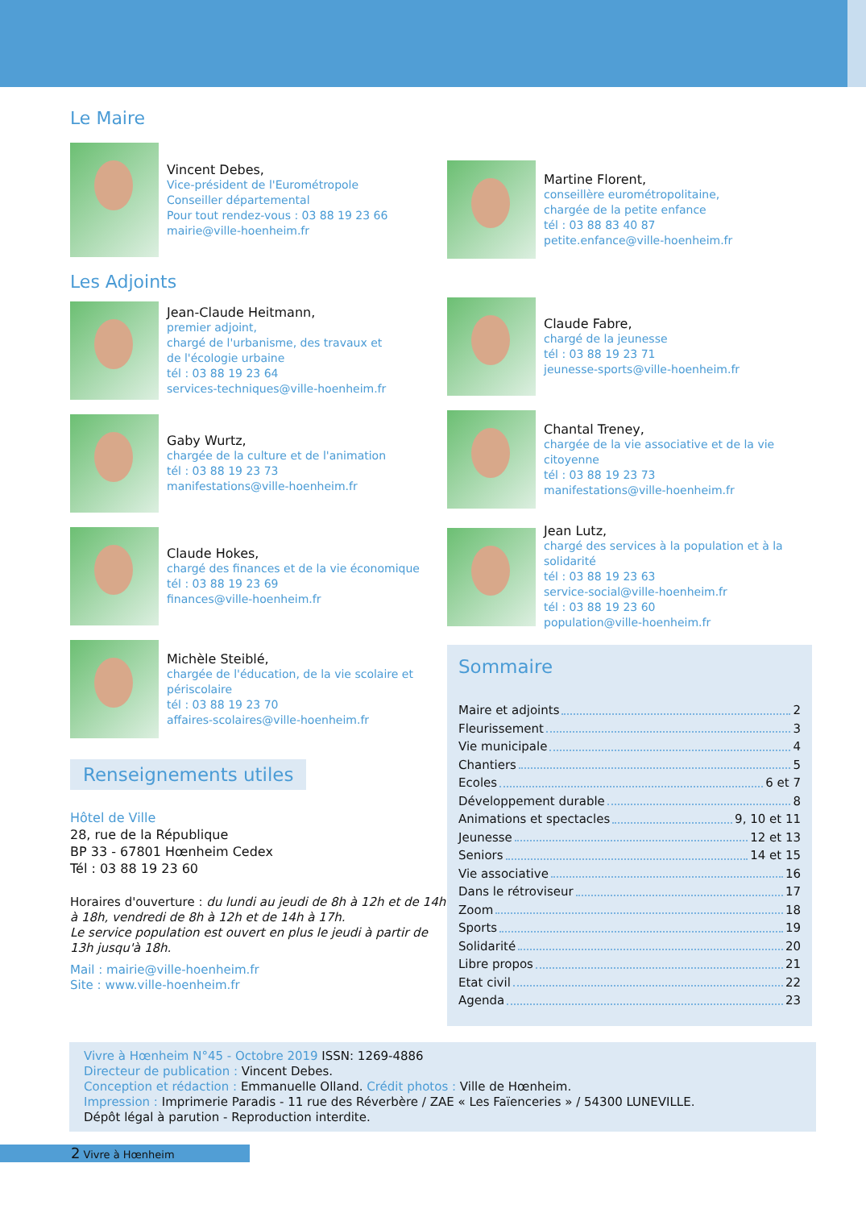Le Maire
Vincent Debes,
Vice-président de l'Eurométropole
Conseiller départemental
Pour tout rendez-vous : 03 88 19 23 66
mairie@ville-hoenheim.fr
Les Adjoints
Jean-Claude Heitmann,
premier adjoint,
chargé de l'urbanisme, des travaux et
de l'écologie urbaine
tél : 03 88 19 23 64
services-techniques@ville-hoenheim.fr
Gaby Wurtz,
chargée de la culture et de l'animation
tél : 03 88 19 23 73
manifestations@ville-hoenheim.fr
Claude Hokes,
chargé des finances et de la vie économique
tél : 03 88 19 23 69
finances@ville-hoenheim.fr
Michèle Steiblé,
chargée de l'éducation, de la vie scolaire et
périscolaire
tél : 03 88 19 23 70
affaires-scolaires@ville-hoenheim.fr
Renseignements utiles
Hôtel de Ville
28, rue de la République
BP 33 - 67801 Hœnheim Cedex
Tél : 03 88 19 23 60
Horaires d'ouverture : du lundi au jeudi de 8h à 12h et de 14h à 18h, vendredi de 8h à 12h et de 14h à 17h.
Le service population est ouvert en plus le jeudi à partir de 13h jusqu'à 18h.
Mail : mairie@ville-hoenheim.fr
Site : www.ville-hoenheim.fr
Martine Florent,
conseillère eurométropolitaine,
chargée de la petite enfance
tél : 03 88 83 40 87
petite.enfance@ville-hoenheim.fr
Claude Fabre,
chargé de la jeunesse
tél : 03 88 19 23 71
jeunesse-sports@ville-hoenheim.fr
Chantal Treney,
chargée de la vie associative et de la vie
citoyenne
tél : 03 88 19 23 73
manifestations@ville-hoenheim.fr
Jean Lutz,
chargé des services à la population et à la solidarité
tél : 03 88 19 23 63
service-social@ville-hoenheim.fr
tél : 03 88 19 23 60
population@ville-hoenheim.fr
Sommaire
Maire et adjoints 2
Fleurissement 3
Vie municipale 4
Chantiers 5
Ecoles 6 et 7
Développement durable 8
Animations et spectacles 9, 10 et 11
Jeunesse 12 et 13
Seniors 14 et 15
Vie associative 16
Dans le rétroviseur 17
Zoom 18
Sports 19
Solidarité 20
Libre propos 21
Etat civil 22
Agenda 23
Vivre à Hœnheim N°45 - Octobre 2019 ISSN: 1269-4886
Directeur de publication : Vincent Debes.
Conception et rédaction : Emmanuelle Olland. Crédit photos : Ville de Hœnheim.
Impression : Imprimerie Paradis - 11 rue des Réverbère / ZAE « Les Faïenceries » / 54300 LUNEVILLE.
Dépôt légal à parution - Reproduction interdite.
2 Vivre à Hœnheim